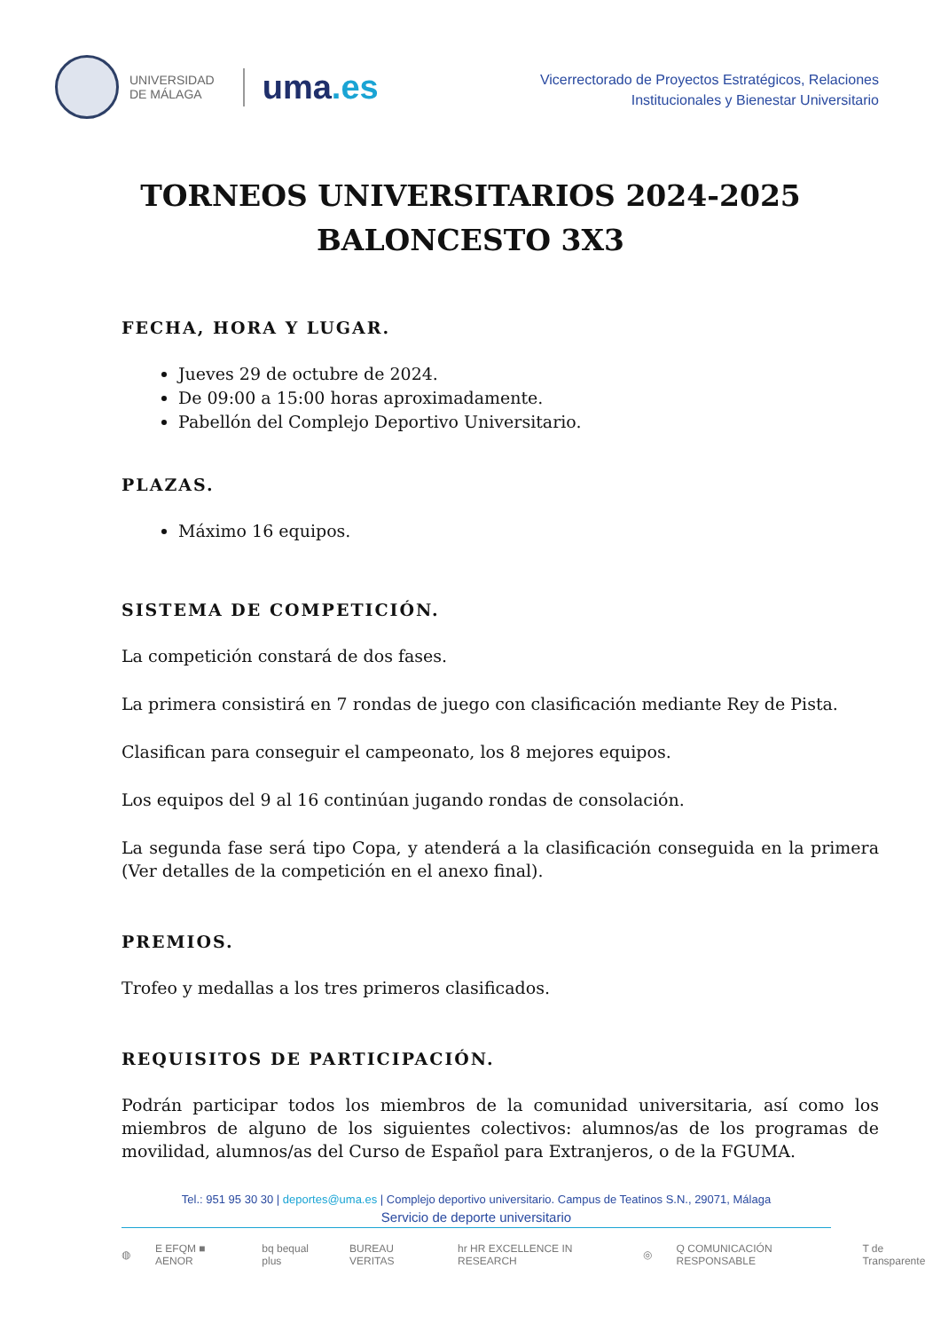UNIVERSIDAD
DE MÁLAGA
uma.es
Vicerrectorado de Proyectos Estratégicos, Relaciones
Institucionales y Bienestar Universitario
TORNEOS UNIVERSITARIOS 2024-2025
BALONCESTO 3X3
FECHA, HORA Y LUGAR.
Jueves 29 de octubre de 2024.
De 09:00 a 15:00 horas aproximadamente.
Pabellón del Complejo Deportivo Universitario.
PLAZAS.
Máximo 16 equipos.
SISTEMA DE COMPETICIÓN.
La competición constará de dos fases.
La primera consistirá en 7 rondas de juego con clasificación mediante Rey de Pista.
Clasifican para conseguir el campeonato, los 8 mejores equipos.
Los equipos del 9 al 16 continúan jugando rondas de consolación.
La segunda fase será tipo Copa, y atenderá a la clasificación conseguida en la primera (Ver detalles de la competición en el anexo final).
PREMIOS.
Trofeo y medallas a los tres primeros clasificados.
REQUISITOS DE PARTICIPACIÓN.
Podrán participar todos los miembros de la comunidad universitaria, así como los miembros de alguno de los siguientes colectivos: alumnos/as de los programas de movilidad, alumnos/as del Curso de Español para Extranjeros, o de la FGUMA.
Tel.: 951 95 30 30 | deportes@uma.es | Complejo deportivo universitario. Campus de Teatinos S.N., 29071, Málaga
Servicio de deporte universitario
◍ E EFQM ■ AENOR bq bequal plus BUREAU VERITAS hr HR EXCELLENCE IN RESEARCH ◎ Q COMUNICACIÓN RESPONSABLE T de Transparente